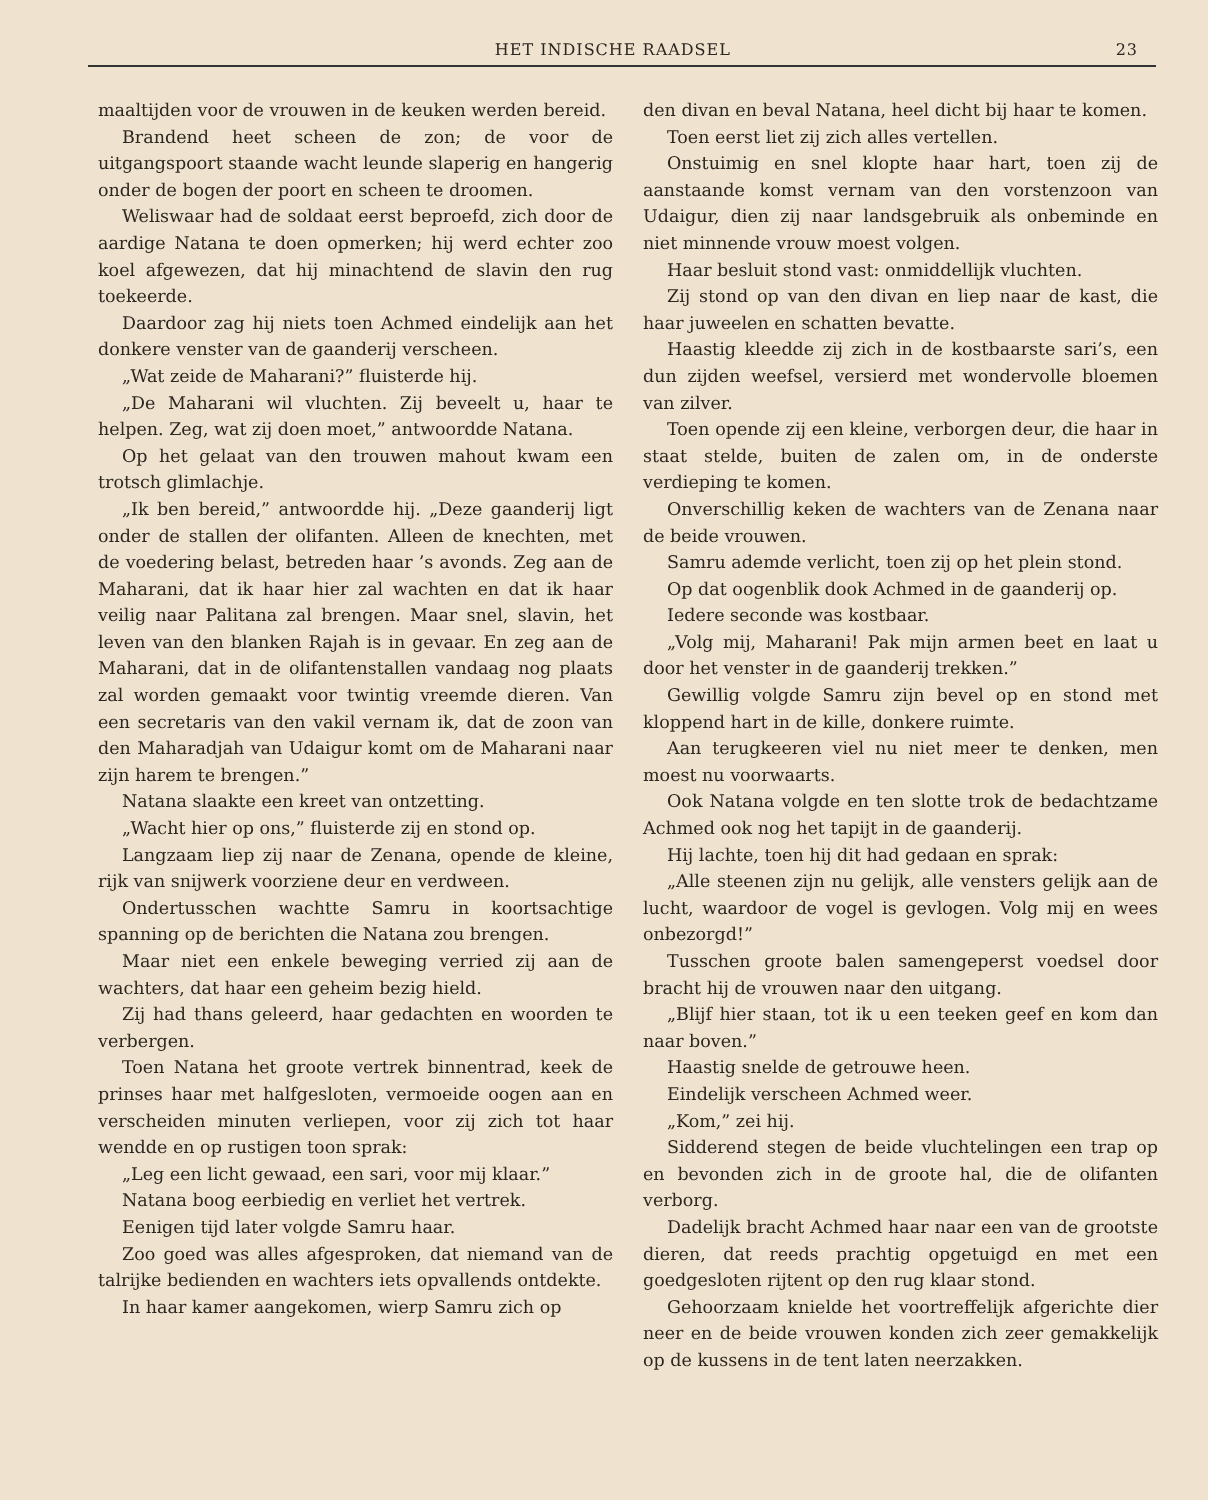HET INDISCHE RAADSEL 23
maaltijden voor de vrouwen in de keuken werden bereid.
Brandend heet scheen de zon; de voor de uitgangspoort staande wacht leunde slaperig en hangerig onder de bogen der poort en scheen te droomen.
Weliswaar had de soldaat eerst beproefd, zich door de aardige Natana te doen opmerken; hij werd echter zoo koel afgewezen, dat hij minachtend de slavin den rug toekeerde.
Daardoor zag hij niets toen Achmed eindelijk aan het donkere venster van de gaanderij verscheen.
„Wat zeide de Maharani?” fluisterde hij.
„De Maharani wil vluchten. Zij beveelt u, haar te helpen. Zeg, wat zij doen moet,” antwoordde Natana.
Op het gelaat van den trouwen mahout kwam een trotsch glimlachje.
„Ik ben bereid,” antwoordde hij. „Deze gaanderij ligt onder de stallen der olifanten. Alleen de knechten, met de voedering belast, betreden haar ’s avonds. Zeg aan de Maharani, dat ik haar hier zal wachten en dat ik haar veilig naar Palitana zal brengen. Maar snel, slavin, het leven van den blanken Rajah is in gevaar. En zeg aan de Maharani, dat in de olifantenstallen vandaag nog plaats zal worden gemaakt voor twintig vreemde dieren. Van een secretaris van den vakil vernam ik, dat de zoon van den Maharadjah van Udaigur komt om de Maharani naar zijn harem te brengen.”
Natana slaakte een kreet van ontzetting.
„Wacht hier op ons,” fluisterde zij en stond op.
Langzaam liep zij naar de Zenana, opende de kleine, rijk van snijwerk voorziene deur en verdween.
Ondertusschen wachtte Samru in koortsachtige spanning op de berichten die Natana zou brengen.
Maar niet een enkele beweging verried zij aan de wachters, dat haar een geheim bezig hield.
Zij had thans geleerd, haar gedachten en woorden te verbergen.
Toen Natana het groote vertrek binnentrad, keek de prinses haar met halfgesloten, vermoeide oogen aan en verscheiden minuten verliepen, voor zij zich tot haar wendde en op rustigen toon sprak:
„Leg een licht gewaad, een sari, voor mij klaar.”
Natana boog eerbiedig en verliet het vertrek.
Eenigen tijd later volgde Samru haar.
Zoo goed was alles afgesproken, dat niemand van de talrijke bedienden en wachters iets opvallends ontdekte.
In haar kamer aangekomen, wierp Samru zich op
den divan en beval Natana, heel dicht bij haar te komen.
Toen eerst liet zij zich alles vertellen.
Onstuimig en snel klopte haar hart, toen zij de aanstaande komst vernam van den vorstenzoon van Udaigur, dien zij naar landsgebruik als onbeminde en niet minnende vrouw moest volgen.
Haar besluit stond vast: onmiddellijk vluchten.
Zij stond op van den divan en liep naar de kast, die haar juweelen en schatten bevatte.
Haastig kleedde zij zich in de kostbaarste sari’s, een dun zijden weefsel, versierd met wondervolle bloemen van zilver.
Toen opende zij een kleine, verborgen deur, die haar in staat stelde, buiten de zalen om, in de onderste verdieping te komen.
Onverschillig keken de wachters van de Zenana naar de beide vrouwen.
Samru ademde verlicht, toen zij op het plein stond.
Op dat oogenblik dook Achmed in de gaanderij op.
Iedere seconde was kostbaar.
„Volg mij, Maharani! Pak mijn armen beet en laat u door het venster in de gaanderij trekken.”
Gewillig volgde Samru zijn bevel op en stond met kloppend hart in de kille, donkere ruimte.
Aan terugkeeren viel nu niet meer te denken, men moest nu voorwaarts.
Ook Natana volgde en ten slotte trok de bedachtzame Achmed ook nog het tapijt in de gaanderij.
Hij lachte, toen hij dit had gedaan en sprak:
„Alle steenen zijn nu gelijk, alle vensters gelijk aan de lucht, waardoor de vogel is gevlogen. Volg mij en wees onbezorgd!”
Tusschen groote balen samengeperst voedsel door bracht hij de vrouwen naar den uitgang.
„Blijf hier staan, tot ik u een teeken geef en kom dan naar boven.”
Haastig snelde de getrouwe heen.
Eindelijk verscheen Achmed weer.
„Kom,” zei hij.
Sidderend stegen de beide vluchtelingen een trap op en bevonden zich in de groote hal, die de olifanten verborg.
Dadelijk bracht Achmed haar naar een van de grootste dieren, dat reeds prachtig opgetuigd en met een goedgesloten rijtent op den rug klaar stond.
Gehoorzaam knielde het voortreffelijk afgerichte dier neer en de beide vrouwen konden zich zeer gemakkelijk op de kussens in de tent laten neerzakken.